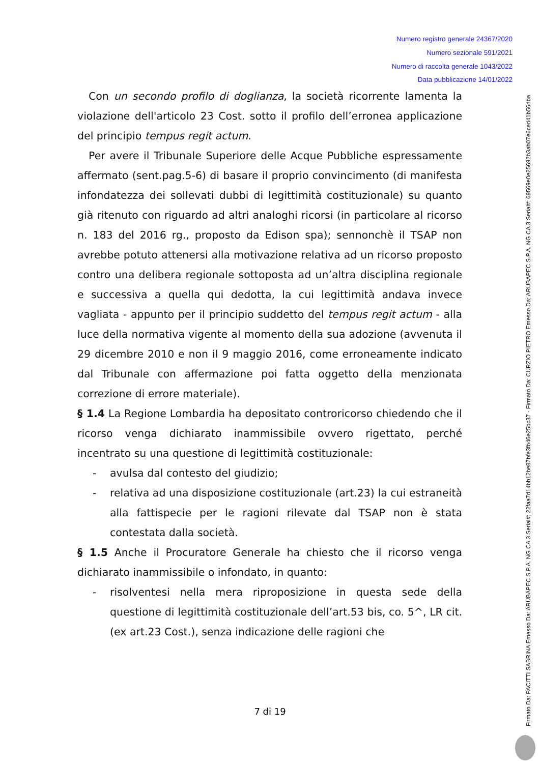Numero registro generale 24367/2020
Numero sezionale 591/2021
Numero di raccolta generale 1043/2022
Data pubblicazione 14/01/2022
Con un secondo profilo di doglianza, la società ricorrente lamenta la violazione dell'articolo 23 Cost. sotto il profilo dell’erronea applicazione del principio tempus regit actum.
Per avere il Tribunale Superiore delle Acque Pubbliche espressamente affermato (sent.pag.5-6) di basare il proprio convincimento (di manifesta infondatezza dei sollevati dubbi di legittimità costituzionale) su quanto già ritenuto con riguardo ad altri analoghi ricorsi (in particolare al ricorso n. 183 del 2016 rg., proposto da Edison spa); sennonchè il TSAP non avrebbe potuto attenersi alla motivazione relativa ad un ricorso proposto contro una delibera regionale sottoposta ad un’altra disciplina regionale e successiva a quella qui dedotta, la cui legittimità andava invece vagliata - appunto per il principio suddetto del tempus regit actum - alla luce della normativa vigente al momento della sua adozione (avvenuta il 29 dicembre 2010 e non il 9 maggio 2016, come erroneamente indicato dal Tribunale con affermazione poi fatta oggetto della menzionata correzione di errore materiale).
§ 1.4 La Regione Lombardia ha depositato controricorso chiedendo che il ricorso venga dichiarato inammissibile ovvero rigettato, perché incentrato su una questione di legittimità costituzionale:
- avulsa dal contesto del giudizio;
- relativa ad una disposizione costituzionale (art.23) la cui estraneità alla fattispecie per le ragioni rilevate dal TSAP non è stata contestata dalla società.
§ 1.5 Anche il Procuratore Generale ha chiesto che il ricorso venga dichiarato inammissibile o infondato, in quanto:
- risolventesi nella mera riproposizione in questa sede della questione di legittimità costituzionale dell’art.53 bis, co. 5^, LR cit. (ex art.23 Cost.), senza indicazione delle ragioni che
7 di 19
Firmato Da: PACITTI SABRINA Emesso Da: ARUBAPEC S.P.A. NG CA 3 Serial#: 22faa7d14bb12be87bfe3fb46e25bc37 - Firmato Da: CURZIO PIETRO Emesso Da: ARUBAPEC S.P.A. NG CA 3 Serial#: 69569e0e25692b3ab07e6ced41b56dba